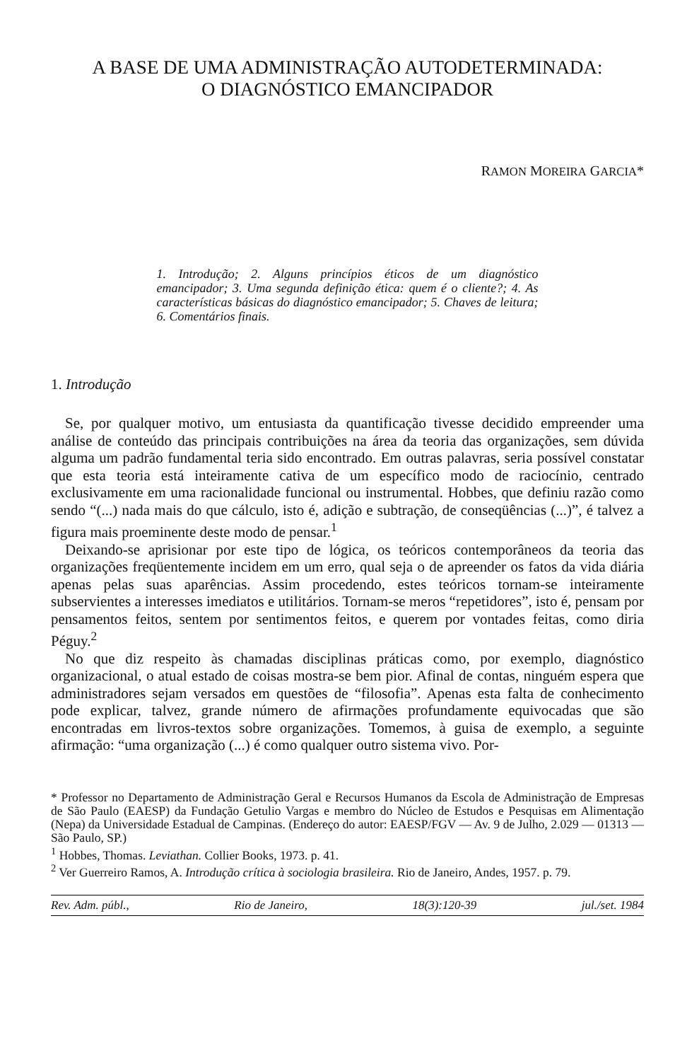A BASE DE UMA ADMINISTRAÇÃO AUTODETERMINADA:
O DIAGNÓSTICO EMANCIPADOR
RAMON MOREIRA GARCIA*
1. Introdução; 2. Alguns princípios éticos de um diagnóstico emancipador; 3. Uma segunda definição ética: quem é o cliente?; 4. As características básicas do diagnóstico emancipador; 5. Chaves de leitura; 6. Comentários finais.
1. Introdução
Se, por qualquer motivo, um entusiasta da quantificação tivesse decidido empreender uma análise de conteúdo das principais contribuições na área da teoria das organizações, sem dúvida alguma um padrão fundamental teria sido encontrado. Em outras palavras, seria possível constatar que esta teoria está inteiramente cativa de um específico modo de raciocínio, centrado exclusivamente em uma racionalidade funcional ou instrumental. Hobbes, que definiu razão como sendo “(...) nada mais do que cálculo, isto é, adição e subtração, de conseqüências (...)”, é talvez a figura mais proeminente deste modo de pensar.<sup>1</sup>
Deixando-se aprisionar por este tipo de lógica, os teóricos contemporâneos da teoria das organizações freqüentemente incidem em um erro, qual seja o de apreender os fatos da vida diária apenas pelas suas aparências. Assim procedendo, estes teóricos tornam-se inteiramente subservientes a interesses imediatos e utilitários. Tornam-se meros “repetidores”, isto é, pensam por pensamentos feitos, sentem por sentimentos feitos, e querem por vontades feitas, como diria Péguy.<sup>2</sup>
No que diz respeito às chamadas disciplinas práticas como, por exemplo, diagnóstico organizacional, o atual estado de coisas mostra-se bem pior. Afinal de contas, ninguém espera que administradores sejam versados em questões de “filosofia”. Apenas esta falta de conhecimento pode explicar, talvez, grande número de afirmações profundamente equivocadas que são encontradas em livros-textos sobre organizações. Tomemos, à guisa de exemplo, a seguinte afirmação: “uma organização (...) é como qualquer outro sistema vivo. Por-
* Professor no Departamento de Administração Geral e Recursos Humanos da Escola de Administração de Empresas de São Paulo (EAESP) da Fundação Getulio Vargas e membro do Núcleo de Estudos e Pesquisas em Alimentação (Nepa) da Universidade Estadual de Campinas. (Endereço do autor: EAESP/FGV — Av. 9 de Julho, 2.029 — 01313 — São Paulo, SP.)
<sup>1</sup> Hobbes, Thomas. Leviathan. Collier Books, 1973. p. 41.
<sup>2</sup> Ver Guerreiro Ramos, A. Introdução crítica à sociologia brasileira. Rio de Janeiro, Andes, 1957. p. 79.
Rev. Adm. públ., Rio de Janeiro, 18(3):120-39 jul./set. 1984